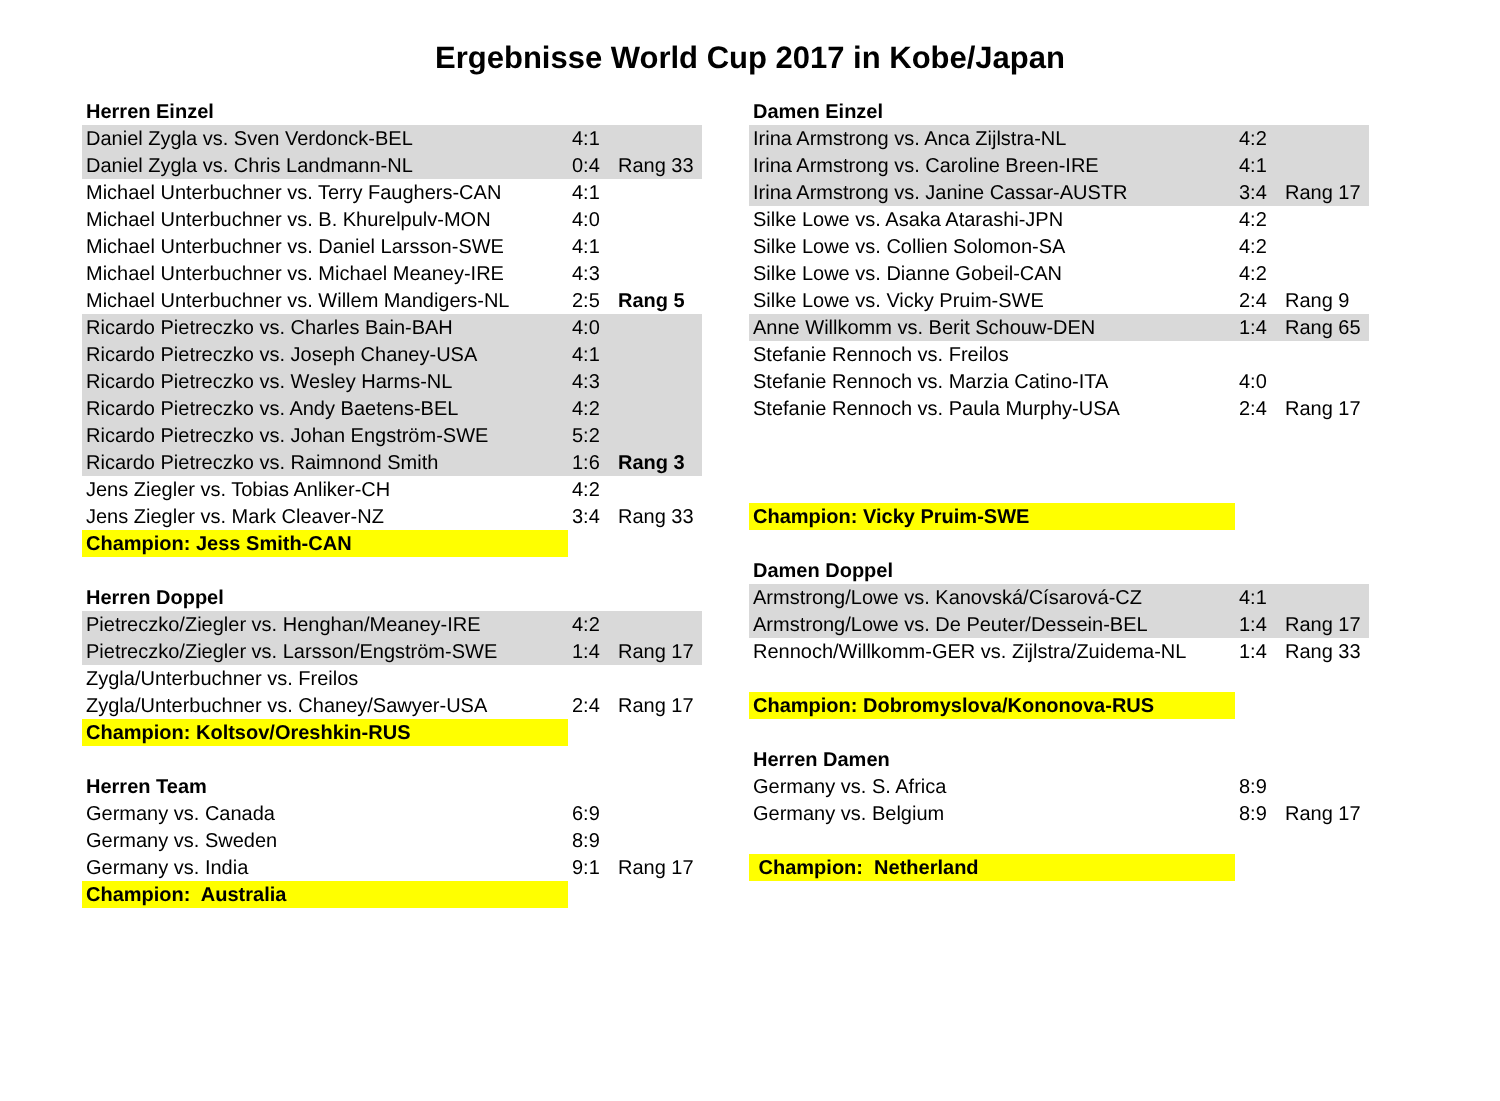Ergebnisse World Cup 2017 in Kobe/Japan
| Herren Einzel | | |
| Daniel Zygla vs. Sven Verdonck-BEL | 4:1 | |
| Daniel Zygla vs. Chris Landmann-NL | 0:4 | Rang 33 |
| Michael Unterbuchner vs. Terry Faughers-CAN | 4:1 | |
| Michael Unterbuchner vs. B. Khurelpulv-MON | 4:0 | |
| Michael Unterbuchner vs. Daniel Larsson-SWE | 4:1 | |
| Michael Unterbuchner vs. Michael Meaney-IRE | 4:3 | |
| Michael Unterbuchner vs. Willem Mandigers-NL | 2:5 | Rang 5 |
| Ricardo Pietreczko vs. Charles Bain-BAH | 4:0 | |
| Ricardo Pietreczko vs. Joseph Chaney-USA | 4:1 | |
| Ricardo Pietreczko vs. Wesley Harms-NL | 4:3 | |
| Ricardo Pietreczko vs. Andy Baetens-BEL | 4:2 | |
| Ricardo Pietreczko vs. Johan Engström-SWE | 5:2 | |
| Ricardo Pietreczko vs. Raimnond Smith | 1:6 | Rang 3 |
| Jens Ziegler vs. Tobias Anliker-CH | 4:2 | |
| Jens Ziegler vs. Mark Cleaver-NZ | 3:4 | Rang 33 |
| Champion: Jess Smith-CAN | | |
| Herren Doppel | | |
| Pietreczko/Ziegler vs. Henghan/Meaney-IRE | 4:2 | |
| Pietreczko/Ziegler vs. Larsson/Engström-SWE | 1:4 | Rang 17 |
| Zygla/Unterbuchner vs. Freilos | | |
| Zygla/Unterbuchner vs. Chaney/Sawyer-USA | 2:4 | Rang 17 |
| Champion: Koltsov/Oreshkin-RUS | | |
| Herren Team | | |
| Germany vs. Canada | 6:9 | |
| Germany vs. Sweden | 8:9 | |
| Germany vs. India | 9:1 | Rang 17 |
| Champion: Australia | | |
| Damen Einzel | | |
| Irina Armstrong vs. Anca Zijlstra-NL | 4:2 | |
| Irina Armstrong vs. Caroline Breen-IRE | 4:1 | |
| Irina Armstrong vs. Janine Cassar-AUSTR | 3:4 | Rang 17 |
| Silke Lowe vs. Asaka Atarashi-JPN | 4:2 | |
| Silke Lowe vs. Collien Solomon-SA | 4:2 | |
| Silke Lowe vs. Dianne Gobeil-CAN | 4:2 | |
| Silke Lowe vs. Vicky Pruim-SWE | 2:4 | Rang 9 |
| Anne Willkomm vs. Berit Schouw-DEN | 1:4 | Rang 65 |
| Stefanie Rennoch vs. Freilos | | |
| Stefanie Rennoch vs. Marzia Catino-ITA | 4:0 | |
| Stefanie Rennoch vs. Paula Murphy-USA | 2:4 | Rang 17 |
| Champion: Vicky Pruim-SWE | | |
| Damen Doppel | | |
| Armstrong/Lowe vs. Kanovská/Císarová-CZ | 4:1 | |
| Armstrong/Lowe vs. De Peuter/Dessein-BEL | 1:4 | Rang 17 |
| Rennoch/Willkomm-GER vs. Zijlstra/Zuidema-NL | 1:4 | Rang 33 |
| Champion: Dobromyslova/Kononova-RUS | | |
| Herren Damen | | |
| Germany vs. S. Africa | 8:9 | |
| Germany vs. Belgium | 8:9 | Rang 17 |
| Champion: Netherland | | |